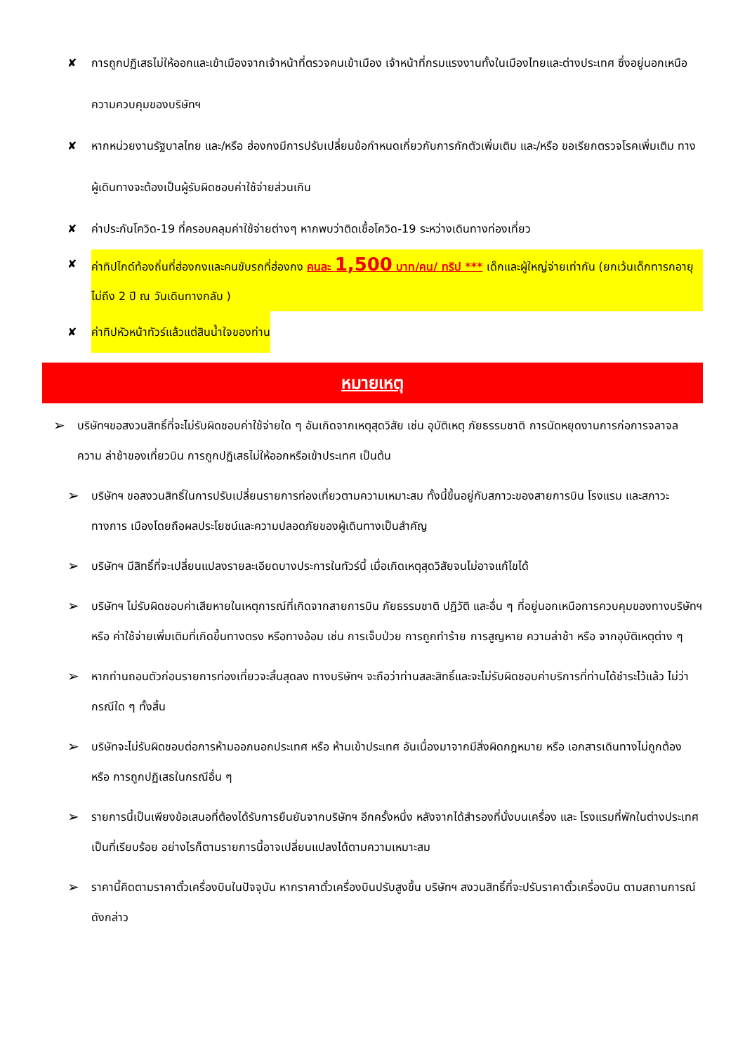✘ การถูกปฏิเสธไม่ให้ออกและเข้าเมืองจากเจ้าหน้าที่ตรวจคนเข้าเมือง เจ้าหน้าที่กรมแรงงานทั้งในเมืองไทยและต่างประเทศ ซึ่งอยู่นอกเหนือความควบคุมของบริษัทฯ
✘ หากหน่วยงานรัฐบาลไทย และ/หรือ ฮ่องกงมีการปรับเปลี่ยนข้อกำหนดเกี่ยวกับการกักตัวเพิ่มเติม และ/หรือ ขอเรียกตรวจโรคเพิ่มเติม ทางผู้เดินทางจะต้องเป็นผู้รับผิดชอบค่าใช้จ่ายส่วนเกิน
✘ ค่าประกันโควิด-19 ที่ครอบคลุมค่าใช้จ่ายต่างๆ หากพบว่าติดเชื้อโควิด-19 ระหว่างเดินทางท่องเที่ยว
✘ ค่าทิปไกด์ท้องถิ่นที่ฮ่องกงและคนขับรถที่ฮ่องกง คนละ 1,500 บาท/คน/ ทริป *** เด็กและผู้ใหญ่จ่ายเท่ากัน (ยกเว้นเด็กทารกอายุไม่ถึง 2 ปี ณ วันเดินทางกลับ )
✘ ค่าทิปหัวหน้าทัวร์แล้วแต่สินน้ำใจของท่าน
หมายเหตุ
➢ บริษัทฯขอสงวนสิทธิ์ที่จะไม่รับผิดชอบค่าใช้จ่ายใด ๆ อันเกิดจากเหตุสุดวิสัย เช่น อุบัติเหตุ ภัยธรรมชาติ การนัดหยุดงานการก่อการจลาจล ความ ล่าช้าของเที่ยวบิน การถูกปฏิเสธไม่ให้ออกหรือเข้าประเทศ เป็นต้น
➢ บริษัทฯ ขอสงวนสิทธิ์ในการปรับเปลี่ยนรายการท่องเที่ยวตามความเหมาะสม ทั้งนี้ขึ้นอยู่กับสภาวะของสายการบิน โรงแรม และสภาวะทางการ เมืองโดยถือผลประโยชน์และความปลอดภัยของผู้เดินทางเป็นสำคัญ
➢ บริษัทฯ มีสิทธิ์ที่จะเปลี่ยนแปลงรายละเอียดบางประการในทัวร์นี้ เมื่อเกิดเหตุสุดวิสัยจนไม่อาจแก้ไขได้
➢ บริษัทฯ ไม่รับผิดชอบค่าเสียหายในเหตุการณ์ที่เกิดจากสายการบิน ภัยธรรมชาติ ปฏิวัติ และอื่น ๆ ที่อยู่นอกเหนือการควบคุมของทางบริษัทฯ หรือ ค่าใช้จ่ายเพิ่มเติมที่เกิดขึ้นทางตรง หรือทางอ้อม เช่น การเจ็บป่วย การถูกทำร้าย การสูญหาย ความล่าช้า หรือ จากอุบัติเหตุต่าง ๆ
➢ หากท่านถอนตัวก่อนรายการท่องเที่ยวจะสิ้นสุดลง ทางบริษัทฯ จะถือว่าท่านสละสิทธิ์และจะไม่รับผิดชอบค่าบริการที่ท่านได้ชำระไว้แล้ว ไม่ว่ากรณีใด ๆ ทั้งสิ้น
➢ บริษัทจะไม่รับผิดชอบต่อการห้ามออกนอกประเทศ หรือ ห้ามเข้าประเทศ อันเนื่องมาจากมีสิ่งผิดกฎหมาย หรือ เอกสารเดินทางไม่ถูกต้อง หรือ การถูกปฏิเสธในกรณีอื่น ๆ
➢ รายการนี้เป็นเพียงข้อเสนอที่ต้องได้รับการยืนยันจากบริษัทฯ อีกครั้งหนึ่ง หลังจากได้สำรองที่นั่งบนเครื่อง และ โรงแรมที่พักในต่างประเทศเป็นที่เรียบร้อย อย่างไรก็ตามรายการนี้อาจเปลี่ยนแปลงได้ตามความเหมาะสม
➢ ราคานี้คิดตามราคาตั๋วเครื่องบินในปัจจุบัน หากราคาตั๋วเครื่องบินปรับสูงขึ้น บริษัทฯ สงวนสิทธิ์ที่จะปรับราคาตั๋วเครื่องบิน ตามสถานการณ์ดังกล่าว